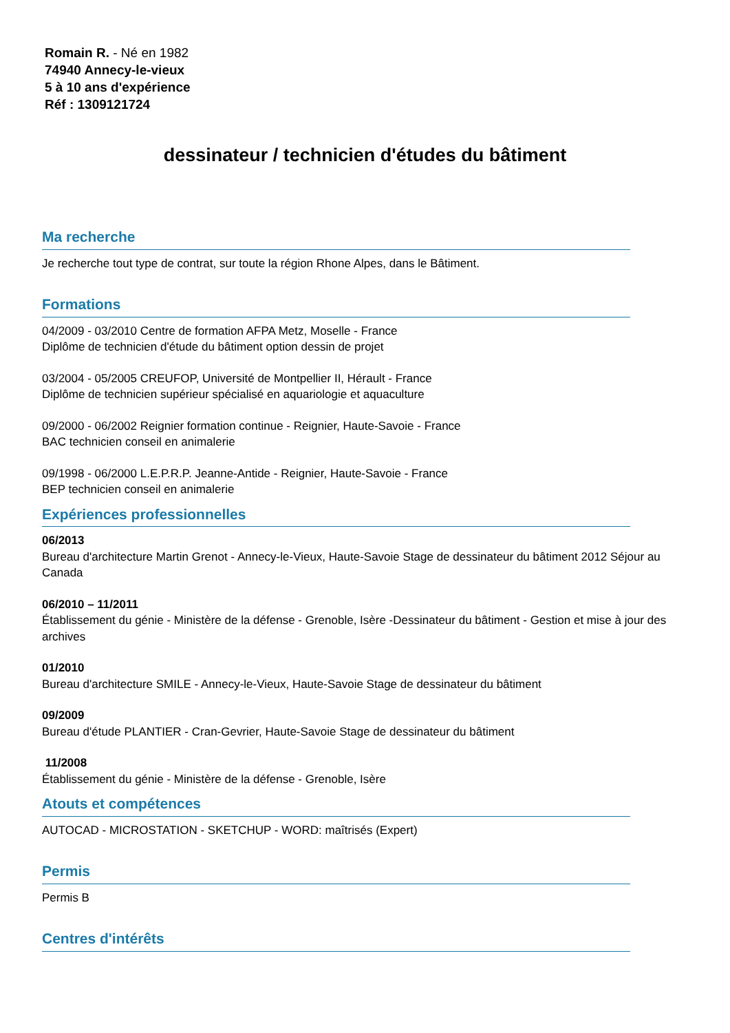Romain R. - Né en 1982
74940 Annecy-le-vieux
5 à 10 ans d'expérience
Réf : 1309121724
dessinateur / technicien d'études du bâtiment
Ma recherche
Je recherche tout type de contrat, sur toute la région Rhone Alpes, dans le Bâtiment.
Formations
04/2009 - 03/2010 Centre de formation AFPA Metz, Moselle - France
Diplôme de technicien d'étude du bâtiment option dessin de projet
03/2004 - 05/2005 CREUFOP, Université de Montpellier II, Hérault - France
Diplôme de technicien supérieur spécialisé en aquariologie et aquaculture
09/2000 - 06/2002 Reignier formation continue - Reignier, Haute-Savoie - France
BAC technicien conseil en animalerie
09/1998 - 06/2000 L.E.P.R.P. Jeanne-Antide - Reignier, Haute-Savoie - France
BEP technicien conseil en animalerie
Expériences professionnelles
06/2013
Bureau d'architecture Martin Grenot - Annecy-le-Vieux, Haute-Savoie Stage de dessinateur du bâtiment 2012 Séjour au Canada
06/2010 – 11/2011
Établissement du génie - Ministère de la défense - Grenoble, Isère -Dessinateur du bâtiment - Gestion et mise à jour des archives
01/2010
Bureau d'architecture SMILE - Annecy-le-Vieux, Haute-Savoie Stage de dessinateur du bâtiment
09/2009
Bureau d'étude PLANTIER - Cran-Gevrier, Haute-Savoie Stage de dessinateur du bâtiment
11/2008
Établissement du génie - Ministère de la défense - Grenoble, Isère
Atouts et compétences
AUTOCAD - MICROSTATION - SKETCHUP - WORD: maîtrisés (Expert)
Permis
Permis B
Centres d'intérêts